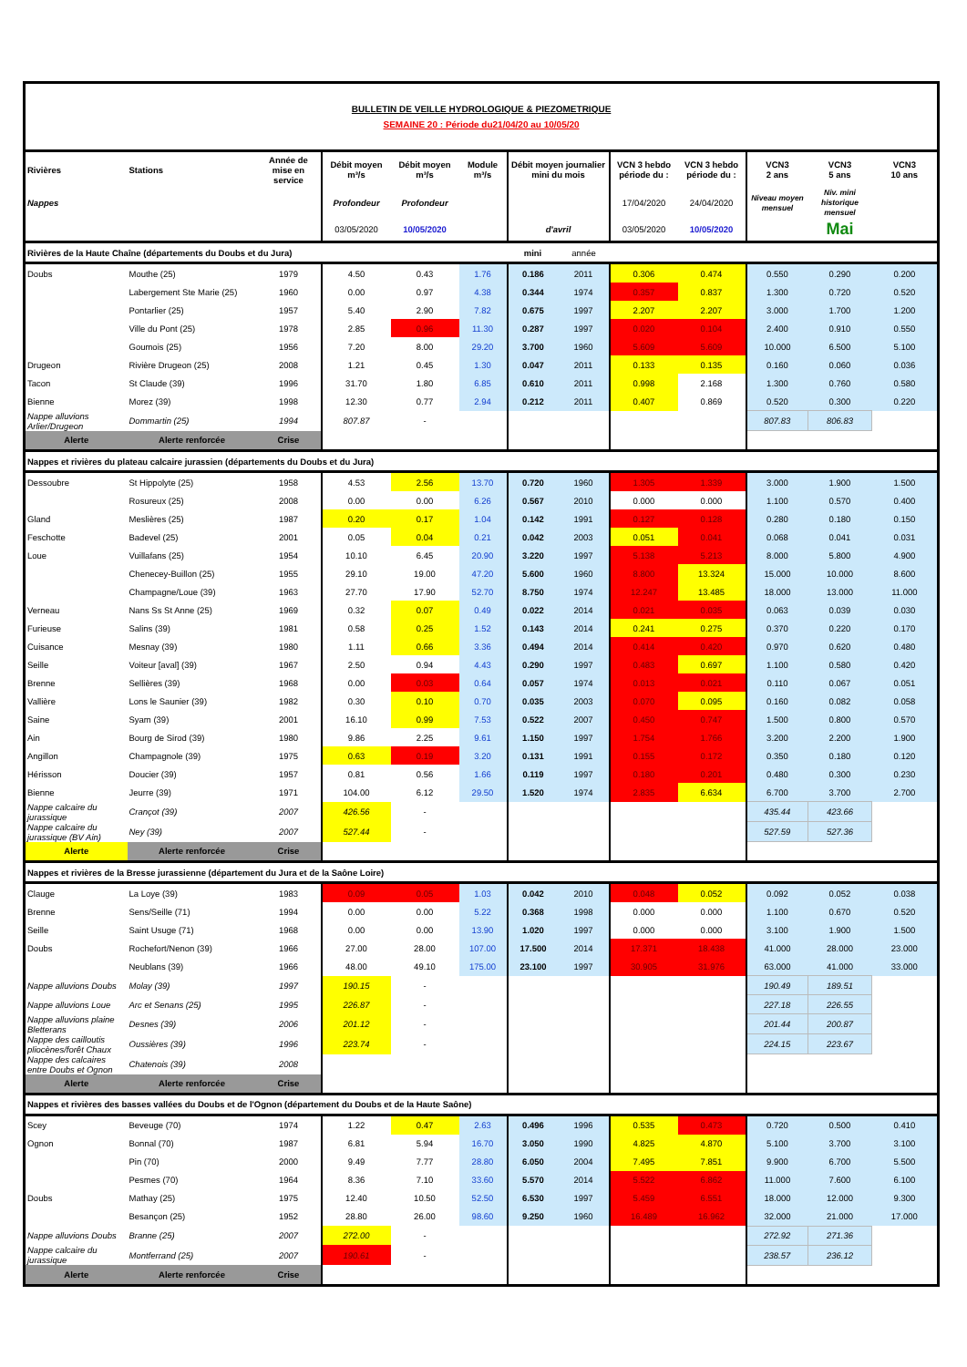| BULLETIN DE VEILLE HYDROLOGIQUE & PIEZOMETRIQUE SEMAINE 20 : Période du21/04/20 au 10/05/20 | | | | | | | | | | | | |
| Rivières | Stations | Année de mise en service | Débit moyen m³/s | Débit moyen m³/s | Module m³/s | Débit moyen journalier mini du mois | | VCN 3 hebdo période du : | VCN 3 hebdo période du : | VCN3 2 ans | VCN3 5 ans | VCN3 10 ans |
| Nappes | | | Profondeur | Profondeur | | | | 17/04/2020 | 24/04/2020 | Niveau moyen mensuel | Niv. mini historique mensuel | |
| | | | 03/05/2020 | 10/05/2020 | | d'avril | | 03/05/2020 | 10/05/2020 | | Mai | |
| Rivières de la Haute Chaîne (départements du Doubs et du Jura) | | | | | | mini | année | | | | | |
| Doubs | Mouthe (25) | 1979 | 4.50 | 0.43 | 1.76 | 0.186 | 2011 | 0.306 | 0.474 | 0.550 | 0.290 | 0.200 |
| | Labergement Ste Marie (25) | 1960 | 0.00 | 0.97 | 4.38 | 0.344 | 1974 | 0.357 | 0.837 | 1.300 | 0.720 | 0.520 |
| | Pontarlier (25) | 1957 | 5.40 | 2.90 | 7.82 | 0.675 | 1997 | 2.207 | 2.207 | 3.000 | 1.700 | 1.200 |
| | Ville du Pont (25) | 1978 | 2.85 | 0.96 | 11.30 | 0.287 | 1997 | 0.020 | 0.104 | 2.400 | 0.910 | 0.550 |
| | Goumois (25) | 1956 | 7.20 | 8.00 | 29.20 | 3.700 | 1960 | 5.609 | 5.609 | 10.000 | 6.500 | 5.100 |
| Drugeon | Rivière Drugeon (25) | 2008 | 1.21 | 0.45 | 1.30 | 0.047 | 2011 | 0.133 | 0.135 | 0.160 | 0.060 | 0.036 |
| Tacon | St Claude (39) | 1996 | 31.70 | 1.80 | 6.85 | 0.610 | 2011 | 0.998 | 2.168 | 1.300 | 0.760 | 0.580 |
| Bienne | Morez (39) | 1998 | 12.30 | 0.77 | 2.94 | 0.212 | 2011 | 0.407 | 0.869 | 0.520 | 0.300 | 0.220 |
| Nappe alluvions Arlier/Drugeon | Dommartin (25) | 1994 | 807.87 | - | | | | | | 807.83 | 806.83 | |
| Alerte | Alerte renforcée | Crise | | | | | | | | | | |
| Nappes et rivières du plateau calcaire jurassien (départements du Doubs et du Jura) | | | | | | | | | | | | |
| Dessoubre | St Hippolyte (25) | 1958 | 4.53 | 2.56 | 13.70 | 0.720 | 1960 | 1.305 | 1.339 | 3.000 | 1.900 | 1.500 |
| | Rosureux (25) | 2008 | 0.00 | 0.00 | 6.26 | 0.567 | 2010 | 0.000 | 0.000 | 1.100 | 0.570 | 0.400 |
| Gland | Meslières (25) | 1987 | 0.20 | 0.17 | 1.04 | 0.142 | 1991 | 0.127 | 0.128 | 0.280 | 0.180 | 0.150 |
| Feschotte | Badevel (25) | 2001 | 0.05 | 0.04 | 0.21 | 0.042 | 2003 | 0.051 | 0.041 | 0.068 | 0.041 | 0.031 |
| Loue | Vuillafans (25) | 1954 | 10.10 | 6.45 | 20.90 | 3.220 | 1997 | 5.138 | 5.213 | 8.000 | 5.800 | 4.900 |
| | Chenecey-Buillon (25) | 1955 | 29.10 | 19.00 | 47.20 | 5.600 | 1960 | 8.800 | 13.324 | 15.000 | 10.000 | 8.600 |
| | Champagne/Loue (39) | 1963 | 27.70 | 17.90 | 52.70 | 8.750 | 1974 | 12.247 | 13.485 | 18.000 | 13.000 | 11.000 |
| Verneau | Nans Ss St Anne (25) | 1969 | 0.32 | 0.07 | 0.49 | 0.022 | 2014 | 0.021 | 0.035 | 0.063 | 0.039 | 0.030 |
| Furieuse | Salins (39) | 1981 | 0.58 | 0.25 | 1.52 | 0.143 | 2014 | 0.241 | 0.275 | 0.370 | 0.220 | 0.170 |
| Cuisance | Mesnay (39) | 1980 | 1.11 | 0.66 | 3.36 | 0.494 | 2014 | 0.414 | 0.420 | 0.970 | 0.620 | 0.480 |
| Seille | Voiteur [aval] (39) | 1967 | 2.50 | 0.94 | 4.43 | 0.290 | 1997 | 0.483 | 0.697 | 1.100 | 0.580 | 0.420 |
| Brenne | Sellières (39) | 1968 | 0.00 | 0.03 | 0.64 | 0.057 | 1974 | 0.013 | 0.021 | 0.110 | 0.067 | 0.051 |
| Vallière | Lons le Saunier (39) | 1982 | 0.30 | 0.10 | 0.70 | 0.035 | 2003 | 0.070 | 0.095 | 0.160 | 0.082 | 0.058 |
| Saine | Syam (39) | 2001 | 16.10 | 0.99 | 7.53 | 0.522 | 2007 | 0.450 | 0.747 | 1.500 | 0.800 | 0.570 |
| Ain | Bourg de Sirod (39) | 1980 | 9.86 | 2.25 | 9.61 | 1.150 | 1997 | 1.754 | 1.766 | 3.200 | 2.200 | 1.900 |
| Angillon | Champagnole (39) | 1975 | 0.63 | 0.19 | 3.20 | 0.131 | 1991 | 0.155 | 0.172 | 0.350 | 0.180 | 0.120 |
| Hérisson | Doucier (39) | 1957 | 0.81 | 0.56 | 1.66 | 0.119 | 1997 | 0.180 | 0.201 | 0.480 | 0.300 | 0.230 |
| Bienne | Jeurre (39) | 1971 | 104.00 | 6.12 | 29.50 | 1.520 | 1974 | 2.835 | 6.634 | 6.700 | 3.700 | 2.700 |
| Nappe calcaire du jurassique | Crançot (39) | 2007 | 426.56 | - | | | | | | 435.44 | 423.66 | |
| Nappe calcaire du jurassique (BV Ain) | Ney (39) | 2007 | 527.44 | - | | | | | | 527.59 | 527.36 | |
| Alerte | Alerte renforcée | Crise | | | | | | | | | | |
| Nappes et rivières de la Bresse jurassienne (département du Jura et de la Saône Loire) | | | | | | | | | | | | |
| Clauge | La Loye (39) | 1983 | 0.09 | 0.05 | 1.03 | 0.042 | 2010 | 0.048 | 0.052 | 0.092 | 0.052 | 0.038 |
| Brenne | Sens/Seille (71) | 1994 | 0.00 | 0.00 | 5.22 | 0.368 | 1998 | 0.000 | 0.000 | 1.100 | 0.670 | 0.520 |
| Seille | Saint Usuge (71) | 1968 | 0.00 | 0.00 | 13.90 | 1.020 | 1997 | 0.000 | 0.000 | 3.100 | 1.900 | 1.500 |
| Doubs | Rochefort/Nenon (39) | 1966 | 27.00 | 28.00 | 107.00 | 17.500 | 2014 | 17.371 | 18.438 | 41.000 | 28.000 | 23.000 |
| | Neublans (39) | 1966 | 48.00 | 49.10 | 175.00 | 23.100 | 1997 | 30.905 | 31.976 | 63.000 | 41.000 | 33.000 |
| Nappe alluvions Doubs | Molay (39) | 1997 | 190.15 | - | | | | | | 190.49 | 189.51 | |
| Nappe alluvions Loue | Arc et Senans (25) | 1995 | 226.87 | - | | | | | | 227.18 | 226.55 | |
| Nappe alluvions plaine Bletterans | Desnes (39) | 2006 | 201.12 | - | | | | | | 201.44 | 200.87 | |
| Nappe des cailloutis pliocènes/forêt Chaux | Oussières (39) | 1996 | 223.74 | - | | | | | | 224.15 | 223.67 | |
| Nappe des calcaires entre Doubs et Ognon | Chatenois (39) | 2008 | | | | | | | | | | |
| Alerte | Alerte renforcée | Crise | | | | | | | | | | |
| Nappes et rivières des basses vallées du Doubs et de l'Ognon (département du Doubs et de la Haute Saône) | | | | | | | | | | | | |
| Scey | Beveuge (70) | 1974 | 1.22 | 0.47 | 2.63 | 0.496 | 1996 | 0.535 | 0.473 | 0.720 | 0.500 | 0.410 |
| Ognon | Bonnal (70) | 1987 | 6.81 | 5.94 | 16.70 | 3.050 | 1990 | 4.825 | 4.870 | 5.100 | 3.700 | 3.100 |
| | Pin (70) | 2000 | 9.49 | 7.77 | 28.80 | 6.050 | 2004 | 7.495 | 7.851 | 9.900 | 6.700 | 5.500 |
| | Pesmes (70) | 1964 | 8.36 | 7.10 | 33.60 | 5.570 | 2014 | 5.522 | 6.862 | 11.000 | 7.600 | 6.100 |
| Doubs | Mathay (25) | 1975 | 12.40 | 10.50 | 52.50 | 6.530 | 1997 | 5.459 | 6.551 | 18.000 | 12.000 | 9.300 |
| | Besançon (25) | 1952 | 28.80 | 26.00 | 98.60 | 9.250 | 1960 | 16.489 | 16.962 | 32.000 | 21.000 | 17.000 |
| Nappe alluvions Doubs | Branne (25) | 2007 | 272.00 | - | | | | | | 272.92 | 271.36 | |
| Nappe calcaire du jurassique | Montferrand (25) | 2007 | 190.61 | - | | | | | | 238.57 | 236.12 | |
| Alerte | Alerte renforcée | Crise | | | | | | | | | | |